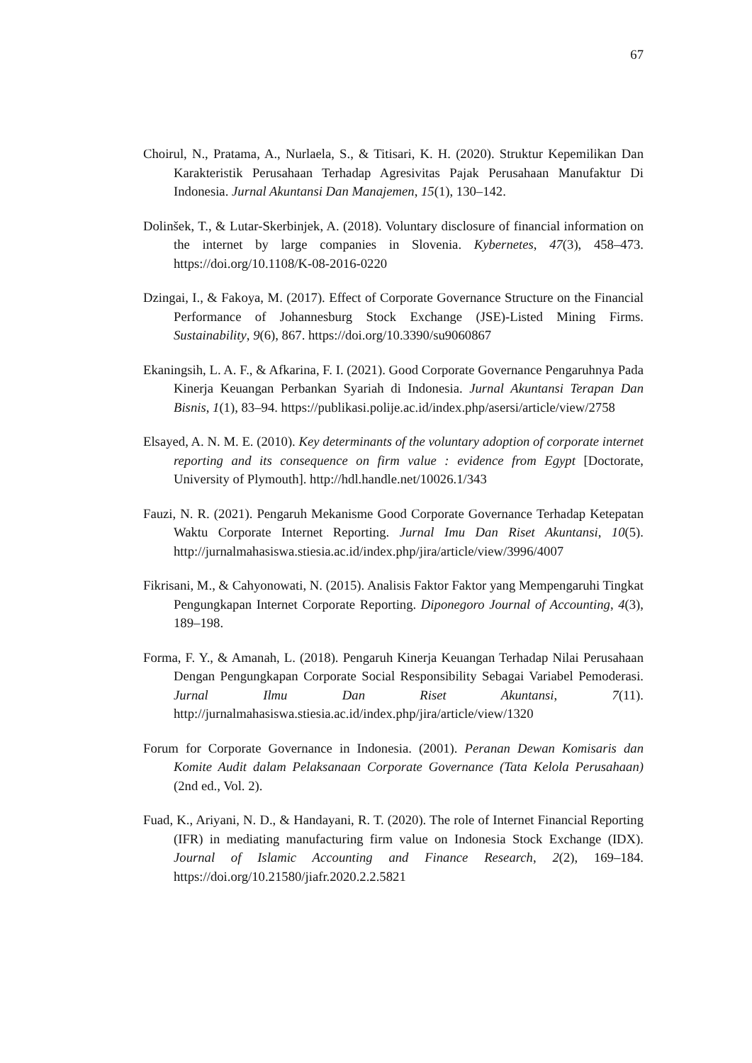67
Choirul, N., Pratama, A., Nurlaela, S., & Titisari, K. H. (2020). Struktur Kepemilikan Dan Karakteristik Perusahaan Terhadap Agresivitas Pajak Perusahaan Manufaktur Di Indonesia. Jurnal Akuntansi Dan Manajemen, 15(1), 130–142.
Dolinšek, T., & Lutar-Skerbinjek, A. (2018). Voluntary disclosure of financial information on the internet by large companies in Slovenia. Kybernetes, 47(3), 458–473. https://doi.org/10.1108/K-08-2016-0220
Dzingai, I., & Fakoya, M. (2017). Effect of Corporate Governance Structure on the Financial Performance of Johannesburg Stock Exchange (JSE)-Listed Mining Firms. Sustainability, 9(6), 867. https://doi.org/10.3390/su9060867
Ekaningsih, L. A. F., & Afkarina, F. I. (2021). Good Corporate Governance Pengaruhnya Pada Kinerja Keuangan Perbankan Syariah di Indonesia. Jurnal Akuntansi Terapan Dan Bisnis, 1(1), 83–94. https://publikasi.polije.ac.id/index.php/asersi/article/view/2758
Elsayed, A. N. M. E. (2010). Key determinants of the voluntary adoption of corporate internet reporting and its consequence on firm value : evidence from Egypt [Doctorate, University of Plymouth]. http://hdl.handle.net/10026.1/343
Fauzi, N. R. (2021). Pengaruh Mekanisme Good Corporate Governance Terhadap Ketepatan Waktu Corporate Internet Reporting. Jurnal Imu Dan Riset Akuntansi, 10(5). http://jurnalmahasiswa.stiesia.ac.id/index.php/jira/article/view/3996/4007
Fikrisani, M., & Cahyonowati, N. (2015). Analisis Faktor Faktor yang Mempengaruhi Tingkat Pengungkapan Internet Corporate Reporting. Diponegoro Journal of Accounting, 4(3), 189–198.
Forma, F. Y., & Amanah, L. (2018). Pengaruh Kinerja Keuangan Terhadap Nilai Perusahaan Dengan Pengungkapan Corporate Social Responsibility Sebagai Variabel Pemoderasi. Jurnal Ilmu Dan Riset Akuntansi, 7(11). http://jurnalmahasiswa.stiesia.ac.id/index.php/jira/article/view/1320
Forum for Corporate Governance in Indonesia. (2001). Peranan Dewan Komisaris dan Komite Audit dalam Pelaksanaan Corporate Governance (Tata Kelola Perusahaan) (2nd ed., Vol. 2).
Fuad, K., Ariyani, N. D., & Handayani, R. T. (2020). The role of Internet Financial Reporting (IFR) in mediating manufacturing firm value on Indonesia Stock Exchange (IDX). Journal of Islamic Accounting and Finance Research, 2(2), 169–184. https://doi.org/10.21580/jiafr.2020.2.2.5821